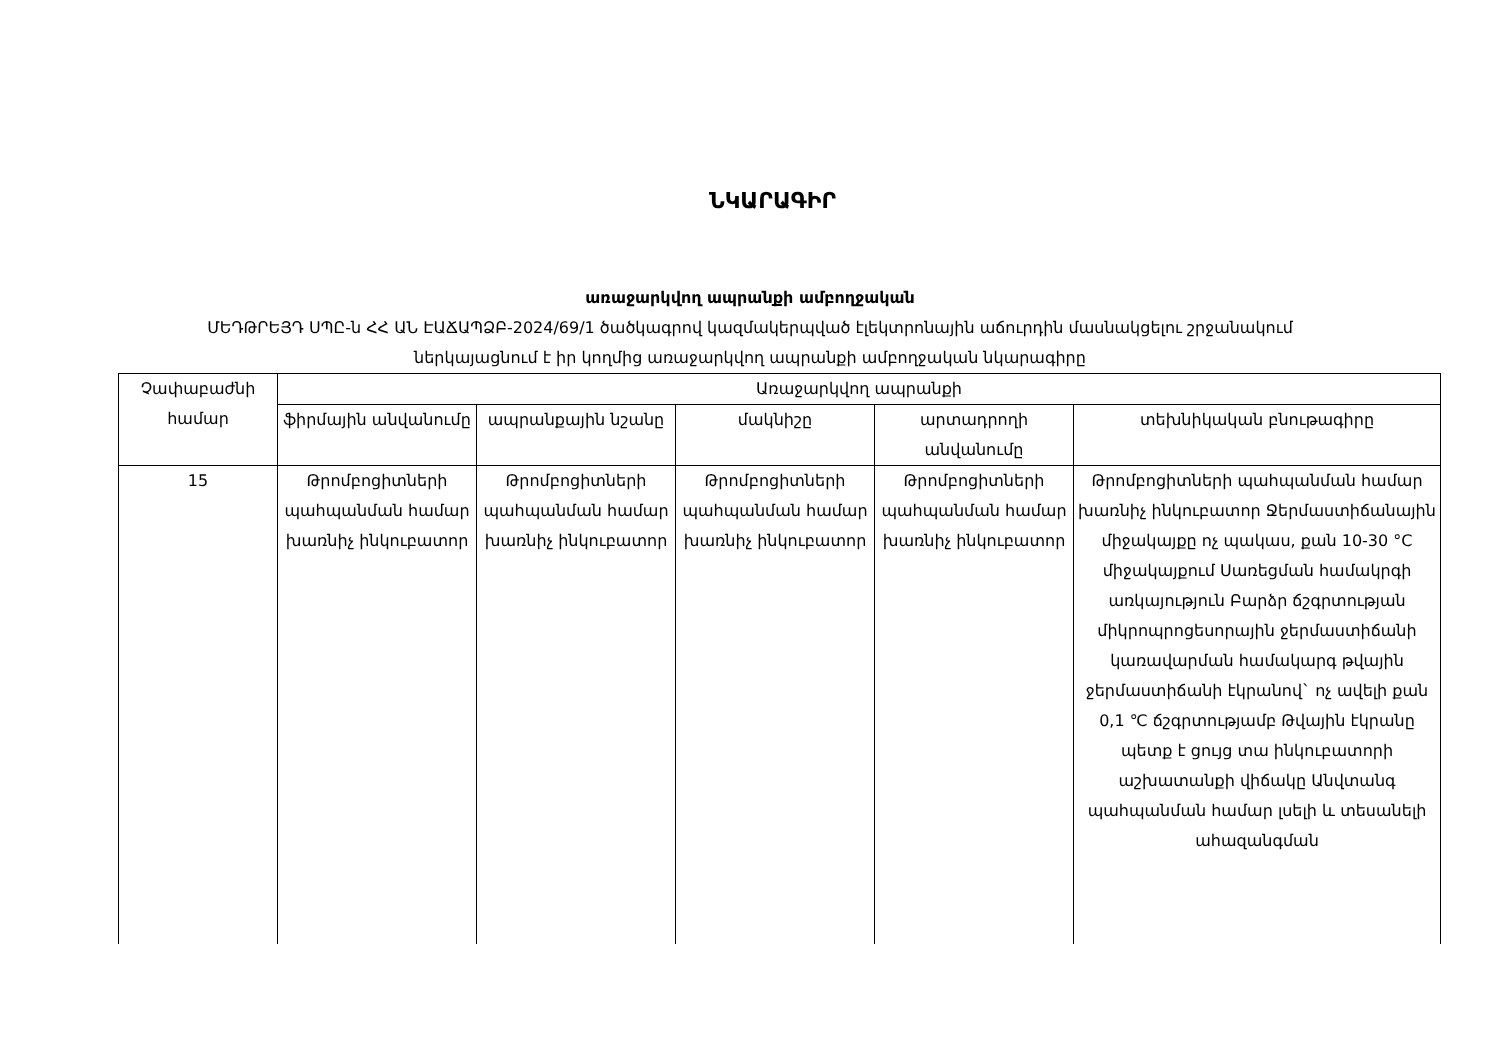ՆԿԱՐԱԳԻՐ
առաջարկվող ապրանքի ամբողջական
ՄԵԴԹՐԵՅԴ ՍՊԸ-ն ՀՀ ԱՆ ԷԱՃԱՊՁԲ-2024/69/1 ծածկագրով կազմակերպված էլեկտրոնային աճուրդին մասնակցելու շրջանակում
ներկայացնում է իր կողմից առաջարկվող ապրանքի ամբողջական նկարագիրը
| Չափաբաժնի համար | Առաջարկվող ապրանքի | | | | |
| --- | --- | --- | --- | --- | --- |
| | ֆիրմային անվանումը | ապրանքային նշանը | մակնիշը | արտադրողի անվանումը | տեխնիկական բնութագիրը |
| 15 | Թրոմբոցիտների պահպանման համար խառնիչ ինկուբատոր | Թրոմբոցիտների պահպանման համար խառնիչ ինկուբատոր | Թրոմբոցիտների պահպանման համար խառնիչ ինկուբատոր | Թրոմբոցիտների պահպանման համար խառնիչ ինկուբատոր | Թրոմբոցիտների պահպանման համար խառնիչ ինկուբատոր Ջերմաստիճանային միջակայքը ոչ պակաս, քան 10-30 °C միջակայքում Սառեցման համակրգի առկայություն Բարձր ճշգրտության միկրոպրոցեսորային ջերմաստիճանի կառավարման համակարգ թվային ջերմաստիճանի էկրանով` ոչ ավելի քան 0,1 ℃ ճշգրտությամբ Թվային էկրանը պետք է ցույց տա ինկուբատորի աշխատանքի վիճակը Անվտանգ պահպանման համար լսելի և տեսանելի ահազանգման |